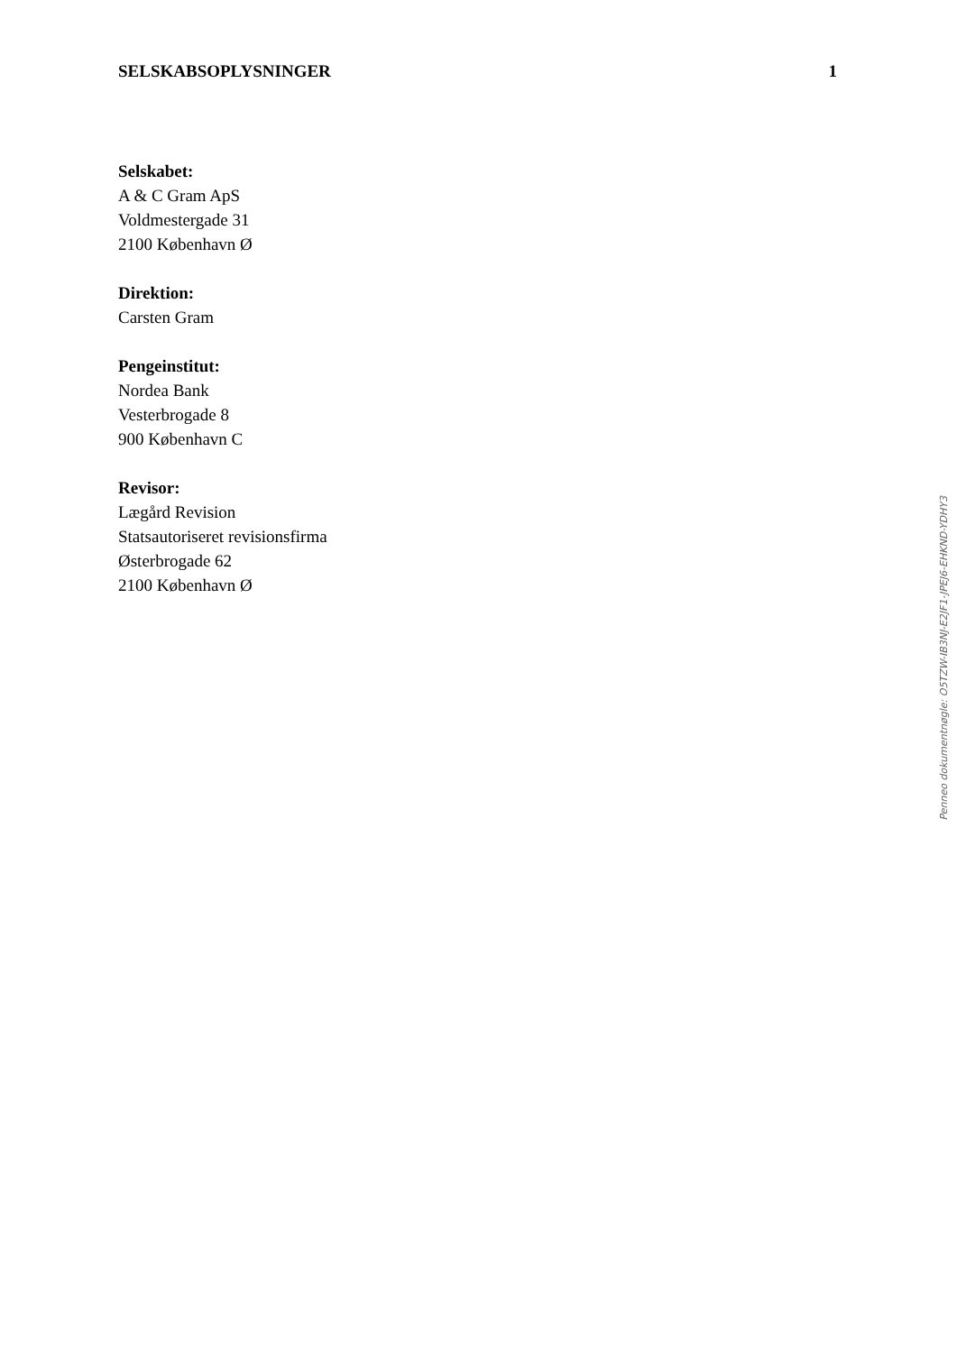SELSKABSOPLYSNINGER 1
Selskabet:
A & C Gram ApS
Voldmestergade 31
2100 København Ø
Direktion:
Carsten Gram
Pengeinstitut:
Nordea Bank
Vesterbrogade 8
900 København C
Revisor:
Lægård Revision
Statsautoriseret revisionsfirma
Østerbrogade 62
2100 København Ø
Penneo dokumentnøgle: O5TZW-IB3NJ-E2JF1-JPEJ6-EHKND-YDHY3